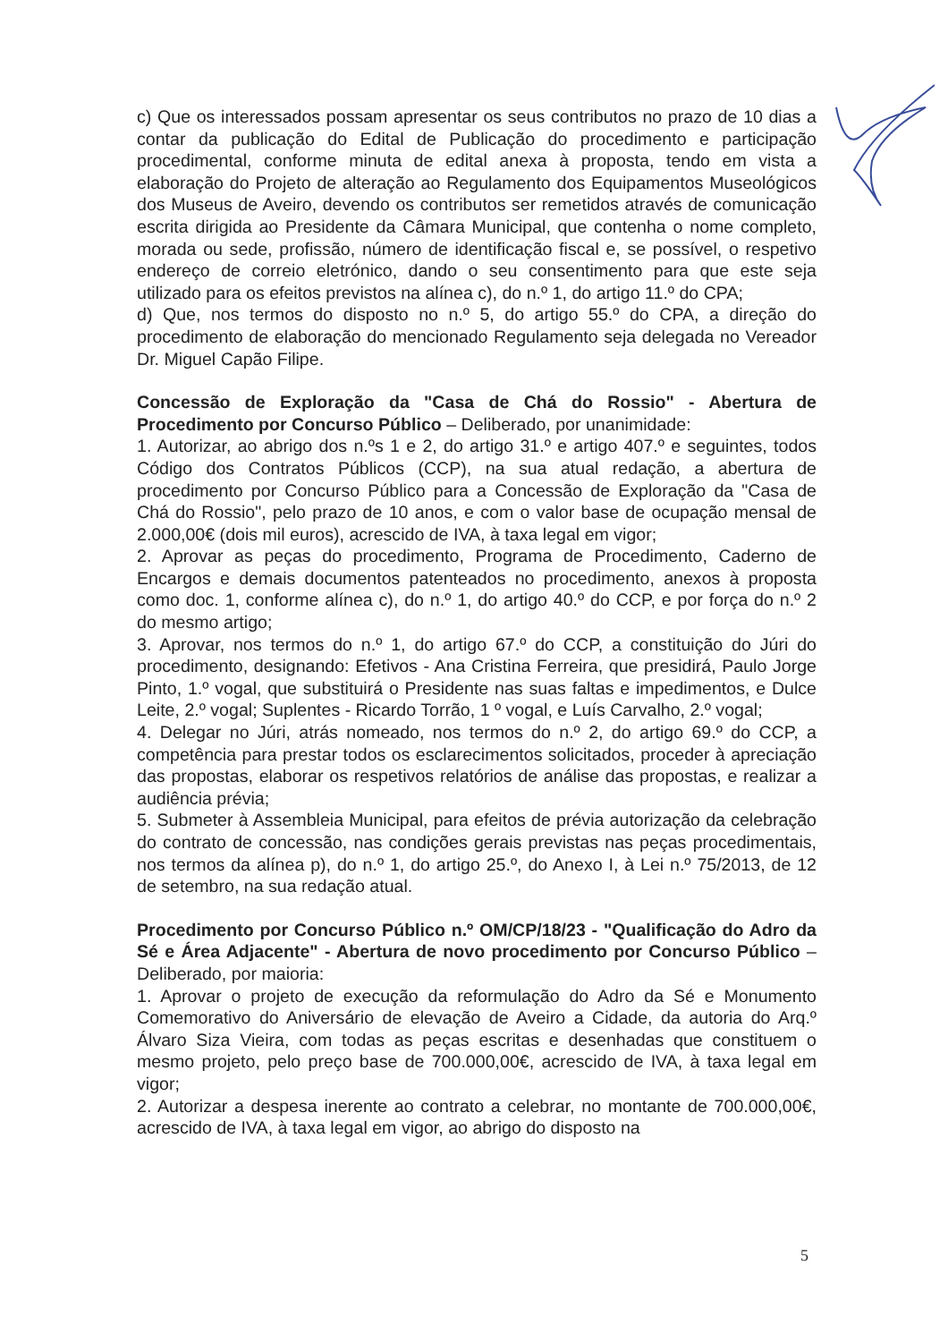c) Que os interessados possam apresentar os seus contributos no prazo de 10 dias a contar da publicação do Edital de Publicação do procedimento e participação procedimental, conforme minuta de edital anexa à proposta, tendo em vista a elaboração do Projeto de alteração ao Regulamento dos Equipamentos Museológicos dos Museus de Aveiro, devendo os contributos ser remetidos através de comunicação escrita dirigida ao Presidente da Câmara Municipal, que contenha o nome completo, morada ou sede, profissão, número de identificação fiscal e, se possível, o respetivo endereço de correio eletrónico, dando o seu consentimento para que este seja utilizado para os efeitos previstos na alínea c), do n.º 1, do artigo 11.º do CPA;
d) Que, nos termos do disposto no n.º 5, do artigo 55.º do CPA, a direção do procedimento de elaboração do mencionado Regulamento seja delegada no Vereador Dr. Miguel Capão Filipe.
Concessão de Exploração da "Casa de Chá do Rossio" - Abertura de Procedimento por Concurso Público – Deliberado, por unanimidade:
1. Autorizar, ao abrigo dos n.ºs 1 e 2, do artigo 31.º e artigo 407.º e seguintes, todos Código dos Contratos Públicos (CCP), na sua atual redação, a abertura de procedimento por Concurso Público para a Concessão de Exploração da "Casa de Chá do Rossio", pelo prazo de 10 anos, e com o valor base de ocupação mensal de 2.000,00€ (dois mil euros), acrescido de IVA, à taxa legal em vigor;
2. Aprovar as peças do procedimento, Programa de Procedimento, Caderno de Encargos e demais documentos patenteados no procedimento, anexos à proposta como doc. 1, conforme alínea c), do n.º 1, do artigo 40.º do CCP, e por força do n.º 2 do mesmo artigo;
3. Aprovar, nos termos do n.º 1, do artigo 67.º do CCP, a constituição do Júri do procedimento, designando: Efetivos - Ana Cristina Ferreira, que presidirá, Paulo Jorge Pinto, 1.º vogal, que substituirá o Presidente nas suas faltas e impedimentos, e Dulce Leite, 2.º vogal; Suplentes - Ricardo Torrão, 1 º vogal, e Luís Carvalho, 2.º vogal;
4. Delegar no Júri, atrás nomeado, nos termos do n.º 2, do artigo 69.º do CCP, a competência para prestar todos os esclarecimentos solicitados, proceder à apreciação das propostas, elaborar os respetivos relatórios de análise das propostas, e realizar a audiência prévia;
5. Submeter à Assembleia Municipal, para efeitos de prévia autorização da celebração do contrato de concessão, nas condições gerais previstas nas peças procedimentais, nos termos da alínea p), do n.º 1, do artigo 25.º, do Anexo I, à Lei n.º 75/2013, de 12 de setembro, na sua redação atual.
Procedimento por Concurso Público n.º OM/CP/18/23 - "Qualificação do Adro da Sé e Área Adjacente" - Abertura de novo procedimento por Concurso Público – Deliberado, por maioria:
1. Aprovar o projeto de execução da reformulação do Adro da Sé e Monumento Comemorativo do Aniversário de elevação de Aveiro a Cidade, da autoria do Arq.º Álvaro Siza Vieira, com todas as peças escritas e desenhadas que constituem o mesmo projeto, pelo preço base de 700.000,00€, acrescido de IVA, à taxa legal em vigor;
2. Autorizar a despesa inerente ao contrato a celebrar, no montante de 700.000,00€, acrescido de IVA, à taxa legal em vigor, ao abrigo do disposto na
5